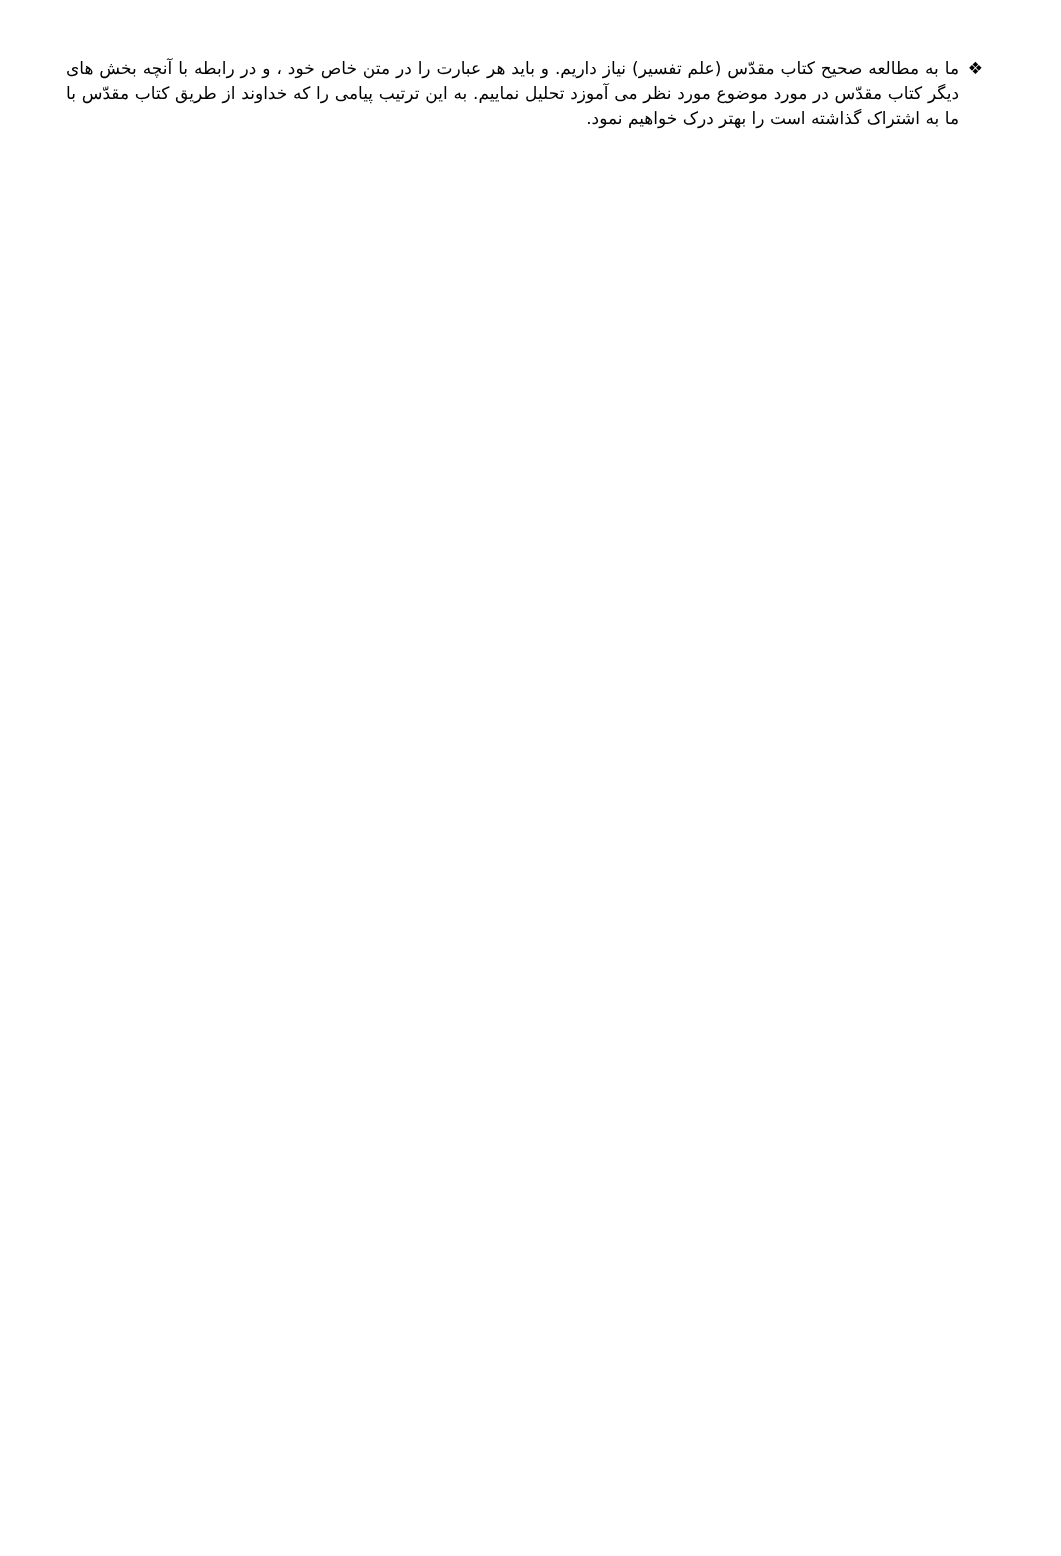❖ ما به مطالعه صحیح کتاب مقدّس (علم تفسیر) نیاز داریم. و باید هر عبارت را در متن خاص خود ، و در رابطه با آنچه بخش های دیگر کتاب مقدّس در مورد موضوع مورد نظر می آموزد تحلیل نماییم. به این ترتیب پیامی را که خداوند از طریق کتاب مقدّس با ما به اشتراک گذاشته است را بهتر درک خواهیم نمود.